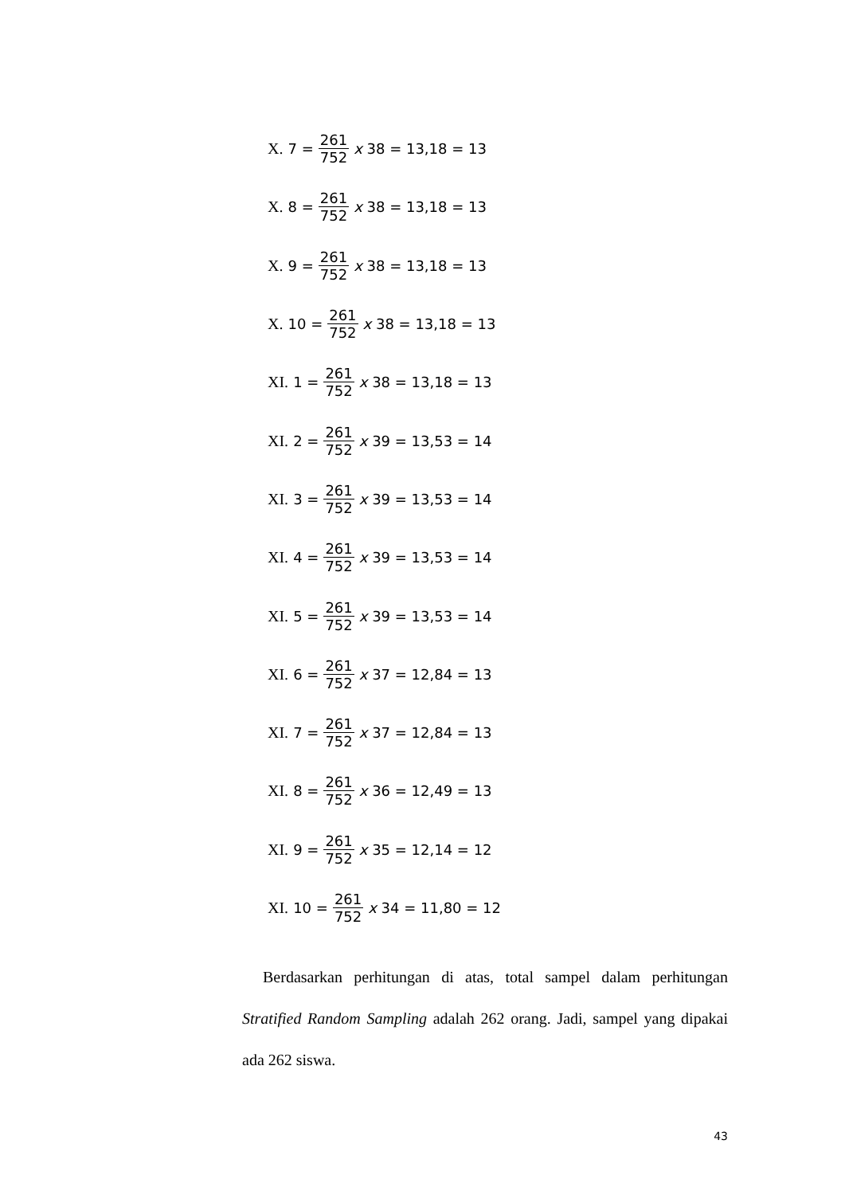X. 7 = 261 752 x 38 = 13,18 = 13
X. 8 = 261 752 x 38 = 13,18 = 13
X. 9 = 261 752 x 38 = 13,18 = 13
X. 10 = 261 752 x 38 = 13,18 = 13
XI. 1 = 261 752 x 38 = 13,18 = 13
XI. 2 = 261 752 x 39 = 13,53 = 14
XI. 3 = 261 752 x 39 = 13,53 = 14
XI. 4 = 261 752 x 39 = 13,53 = 14
XI. 5 = 261 752 x 39 = 13,53 = 14
XI. 6 = 261 752 x 37 = 12,84 = 13
XI. 7 = 261 752 x 37 = 12,84 = 13
XI. 8 = 261 752 x 36 = 12,49 = 13
XI. 9 = 261 752 x 35 = 12,14 = 12
XI. 10 = 261 752 x 34 = 11,80 = 12
Berdasarkan perhitungan di atas, total sampel dalam perhitungan Stratified Random Sampling adalah 262 orang. Jadi, sampel yang dipakai ada 262 siswa.
43